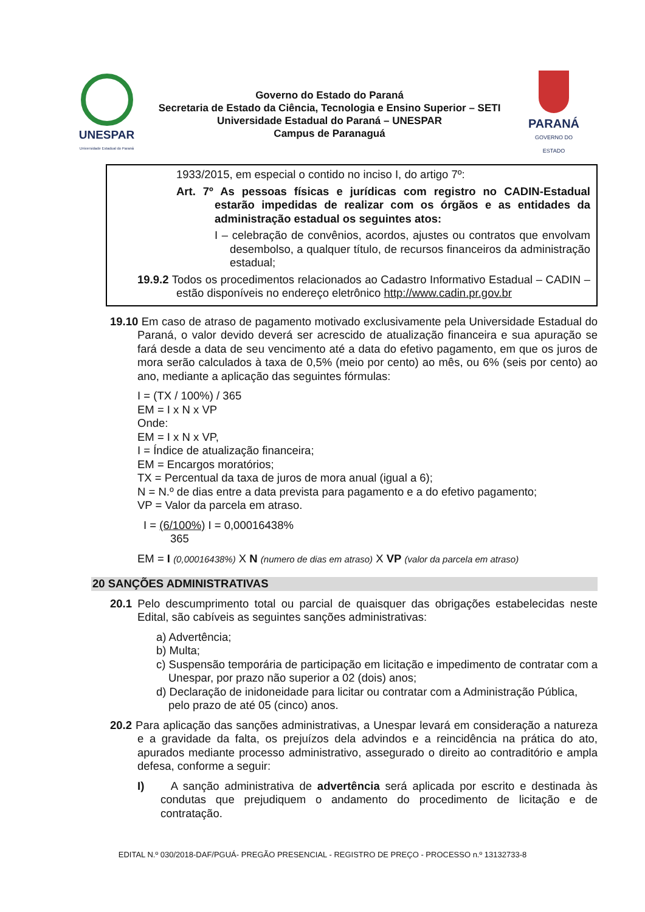UNESPAR
Universidade Estadual do Paraná
Governo do Estado do Paraná
Secretaria de Estado da Ciência, Tecnologia e Ensino Superior – SETI
Universidade Estadual do Paraná – UNESPAR
Campus de Paranaguá
PARANÁ
GOVERNO DO ESTADO
1933/2015, em especial o contido no inciso I, do artigo 7º:
Art. 7º As pessoas físicas e jurídicas com registro no CADIN-Estadual estarão impedidas de realizar com os órgãos e as entidades da administração estadual os seguintes atos:
I – celebração de convênios, acordos, ajustes ou contratos que envolvam desembolso, a qualquer título, de recursos financeiros da administração estadual;
19.9.2 Todos os procedimentos relacionados ao Cadastro Informativo Estadual – CADIN – estão disponíveis no endereço eletrônico http://www.cadin.pr.gov.br
19.10 Em caso de atraso de pagamento motivado exclusivamente pela Universidade Estadual do Paraná, o valor devido deverá ser acrescido de atualização financeira e sua apuração se fará desde a data de seu vencimento até a data do efetivo pagamento, em que os juros de mora serão calculados à taxa de 0,5% (meio por cento) ao mês, ou 6% (seis por cento) ao ano, mediante a aplicação das seguintes fórmulas:
I = (TX / 100%) / 365
EM = I x N x VP
Onde:
EM = I x N x VP,
I = Índice de atualização financeira;
EM = Encargos moratórios;
TX = Percentual da taxa de juros de mora anual (igual a 6);
N = N.º de dias entre a data prevista para pagamento e a do efetivo pagamento;
VP = Valor da parcela em atraso.
I = (6/100%) I = 0,00016438%
365
EM = I (0,00016438%) X N (numero de dias em atraso) X VP (valor da parcela em atraso)
20 SANÇÕES ADMINISTRATIVAS
20.1 Pelo descumprimento total ou parcial de quaisquer das obrigações estabelecidas neste Edital, são cabíveis as seguintes sanções administrativas:
a) Advertência;
b) Multa;
c) Suspensão temporária de participação em licitação e impedimento de contratar com a Unespar, por prazo não superior a 02 (dois) anos;
d) Declaração de inidoneidade para licitar ou contratar com a Administração Pública, pelo prazo de até 05 (cinco) anos.
20.2 Para aplicação das sanções administrativas, a Unespar levará em consideração a natureza e a gravidade da falta, os prejuízos dela advindos e a reincidência na prática do ato, apurados mediante processo administrativo, assegurado o direito ao contraditório e ampla defesa, conforme a seguir:
I) A sanção administrativa de advertência será aplicada por escrito e destinada às condutas que prejudiquem o andamento do procedimento de licitação e de contratação.
EDITAL N.º 030/2018-DAF/PGUÁ- PREGÃO PRESENCIAL - REGISTRO DE PREÇO - PROCESSO n.º 13132733-8